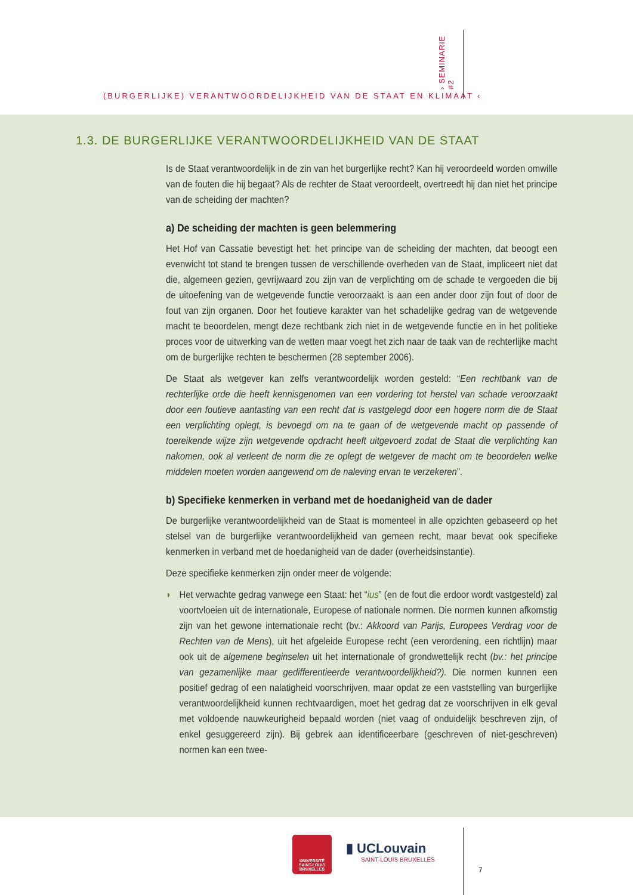(BURGERLIJKE) VERANTWOORDELIJKHEID VAN DE STAAT EN KLIMAAT ‹
› SEMINARIE #2
1.3. DE BURGERLIJKE VERANTWOORDELIJKHEID VAN DE STAAT
Is de Staat verantwoordelijk in de zin van het burgerlijke recht? Kan hij veroordeeld worden omwille van de fouten die hij begaat? Als de rechter de Staat veroordeelt, overtreedt hij dan niet het principe van de scheiding der machten?
a) De scheiding der machten is geen belemmering
Het Hof van Cassatie bevestigt het: het principe van de scheiding der machten, dat beoogt een evenwicht tot stand te brengen tussen de verschillende overheden van de Staat, impliceert niet dat die, algemeen gezien, gevrijwaard zou zijn van de verplichting om de schade te vergoeden die bij de uitoefening van de wetgevende functie veroorzaakt is aan een ander door zijn fout of door de fout van zijn organen. Door het foutieve karakter van het schadelijke gedrag van de wetgevende macht te beoordelen, mengt deze rechtbank zich niet in de wetgevende functie en in het politieke proces voor de uitwerking van de wetten maar voegt het zich naar de taak van de rechterlijke macht om de burgerlijke rechten te beschermen (28 september 2006).
De Staat als wetgever kan zelfs verantwoordelijk worden gesteld: “Een rechtbank van de rechterlijke orde die heeft kennisgenomen van een vordering tot herstel van schade veroorzaakt door een foutieve aantasting van een recht dat is vastgelegd door een hogere norm die de Staat een verplichting oplegt, is bevoegd om na te gaan of de wetgevende macht op passende of toereikende wijze zijn wetgevende opdracht heeft uitgevoerd zodat de Staat die verplichting kan nakomen, ook al verleent de norm die ze oplegt de wetgever de macht om te beoordelen welke middelen moeten worden aangewend om de naleving ervan te verzekeren”.
b) Specifieke kenmerken in verband met de hoedanigheid van de dader
De burgerlijke verantwoordelijkheid van de Staat is momenteel in alle opzichten gebaseerd op het stelsel van de burgerlijke verantwoordelijkheid van gemeen recht, maar bevat ook specifieke kenmerken in verband met de hoedanigheid van de dader (overheidsinstantie).
Deze specifieke kenmerken zijn onder meer de volgende:
◗ Het verwachte gedrag vanwege een Staat: het “ius” (en de fout die erdoor wordt vastgesteld) zal voortvloeien uit de internationale, Europese of nationale normen. Die normen kunnen afkomstig zijn van het gewone internationale recht (bv.: Akkoord van Parijs, Europees Verdrag voor de Rechten van de Mens), uit het afgeleide Europese recht (een verordening, een richtlijn) maar ook uit de algemene beginselen uit het internationale of grondwettelijk recht (bv.: het principe van gezamenlijke maar gedifferentieerde verantwoordelijkheid?). Die normen kunnen een positief gedrag of een nalatigheid voorschrijven, maar opdat ze een vaststelling van burgerlijke verantwoordelijkheid kunnen rechtvaardigen, moet het gedrag dat ze voorschrijven in elk geval met voldoende nauwkeurigheid bepaald worden (niet vaag of onduidelijk beschreven zijn, of enkel gesuggereerd zijn). Bij gebrek aan identificeerbare (geschreven of niet-geschreven) normen kan een twee-
UNIVERSITÉ SAINT-LOUIS BRUXELLES
▮ UCLouvain
SAINT-LOUIS BRUXELLES
7